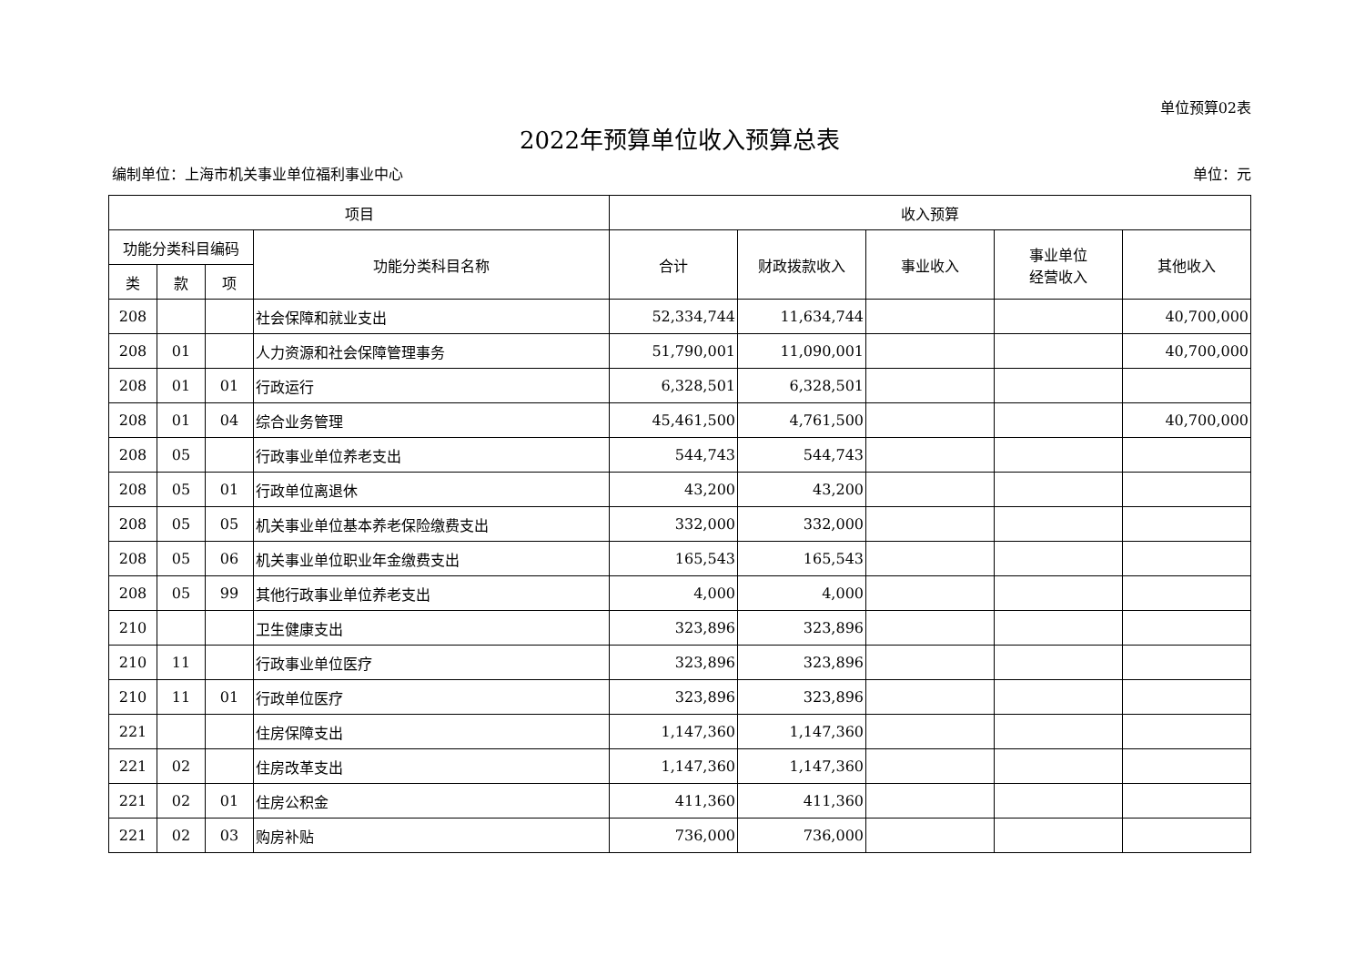单位预算02表
2022年预算单位收入预算总表
编制单位：上海市机关事业单位福利事业中心 单位：元
| 项目 | | | | 收入预算 | | | | |
| --- | --- | --- | --- | --- | --- | --- | --- | --- |
| 功能分类科目编码 | | | 功能分类科目名称 | 合计 | 财政拨款收入 | 事业收入 | 事业单位 经营收入 | 其他收入 |
| 类 | 款 | 项 | | | | | | |
| 208 | | | 社会保障和就业支出 | 52,334,744 | 11,634,744 | | | 40,700,000 |
| 208 | 01 | | 人力资源和社会保障管理事务 | 51,790,001 | 11,090,001 | | | 40,700,000 |
| 208 | 01 | 01 | 行政运行 | 6,328,501 | 6,328,501 | | | |
| 208 | 01 | 04 | 综合业务管理 | 45,461,500 | 4,761,500 | | | 40,700,000 |
| 208 | 05 | | 行政事业单位养老支出 | 544,743 | 544,743 | | | |
| 208 | 05 | 01 | 行政单位离退休 | 43,200 | 43,200 | | | |
| 208 | 05 | 05 | 机关事业单位基本养老保险缴费支出 | 332,000 | 332,000 | | | |
| 208 | 05 | 06 | 机关事业单位职业年金缴费支出 | 165,543 | 165,543 | | | |
| 208 | 05 | 99 | 其他行政事业单位养老支出 | 4,000 | 4,000 | | | |
| 210 | | | 卫生健康支出 | 323,896 | 323,896 | | | |
| 210 | 11 | | 行政事业单位医疗 | 323,896 | 323,896 | | | |
| 210 | 11 | 01 | 行政单位医疗 | 323,896 | 323,896 | | | |
| 221 | | | 住房保障支出 | 1,147,360 | 1,147,360 | | | |
| 221 | 02 | | 住房改革支出 | 1,147,360 | 1,147,360 | | | |
| 221 | 02 | 01 | 住房公积金 | 411,360 | 411,360 | | | |
| 221 | 02 | 03 | 购房补贴 | 736,000 | 736,000 | | | |